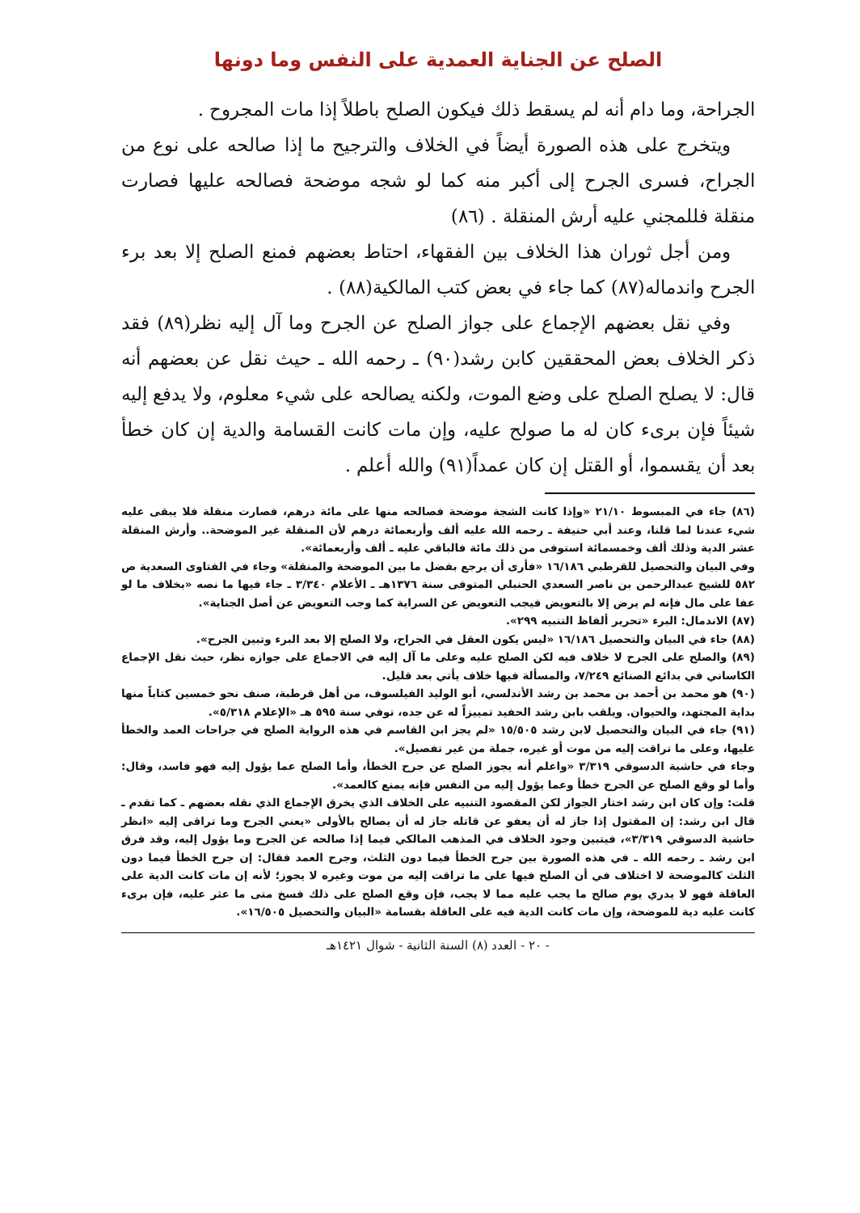الصلح عن الجناية العمدية على النفس وما دونها
الجراحة، وما دام أنه لم يسقط ذلك فيكون الصلح باطلاً إذا مات المجروح .
ويتخرج على هذه الصورة أيضاً في الخلاف والترجيح ما إذا صالحه على نوع من الجراح، فسرى الجرح إلى أكبر منه كما لو شجه موضحة فصالحه عليها فصارت منقلة فللمجني عليه أرش المنقلة . (٨٦)
ومن أجل ثوران هذا الخلاف بين الفقهاء، احتاط بعضهم فمنع الصلح إلا بعد برء الجرح واندماله(٨٧) كما جاء في بعض كتب المالكية(٨٨) .
وفي نقل بعضهم الإجماع على جواز الصلح عن الجرح وما آل إليه نظر(٨٩) فقد ذكر الخلاف بعض المحققين كابن رشد(٩٠) ـ رحمه الله ـ حيث نقل عن بعضهم أنه قال: لا يصلح الصلح على وضع الموت، ولكنه يصالحه على شيء معلوم، ولا يدفع إليه شيئاً فإن برىء كان له ما صولح عليه، وإن مات كانت القسامة والدية إن كان خطأ بعد أن يقسموا، أو القتل إن كان عمداً(٩١) والله أعلم .
(٨٦) جاء في المبسوط ٢١/١٠ «وإذا كانت الشجة موضحة فصالحه منها على مائة درهم، فصارت منقلة فلا يبقى عليه شيء عندنا لما قلنا، وعند أبي حنيفة ـ رحمه الله عليه ألف وأربعمائة درهم لأن المنقلة غير الموضحة.. وأرش المنقلة عشر الدية وذلك ألف وخمسمائة استوفى من ذلك مائة فالباقي عليه ـ ألف وأربعمائة».
وفي البيان والتحصيل للقرطبي ١٦/١٨٦ «فأرى أن يرجع بفضل ما بين الموضحة والمنقلة» وجاء في الفتاوى السعدية ص ٥٨٢ للشيخ عبدالرحمن بن ناصر السعدي الحنبلي المتوفى سنة ١٣٧٦هـ ـ الأعلام ٣/٣٤٠ ـ جاء فيها ما نصه «بخلاف ما لو عفا على مال فإنه لم يرض إلا بالتعويض فيجب التعويض عن السراية كما وجب التعويض عن أصل الجناية».
(٨٧) الاندمال: البرء «تحرير ألفاظ التنبيه ٢٩٩».
(٨٨) جاء في البيان والتحصيل ١٦/١٨٦ «ليس يكون العقل في الجراح، ولا الصلح إلا بعد البرء وتبين الجرح».
(٨٩) والصلح على الجرح لا خلاف فيه لكن الصلح عليه وعلى ما آل إليه في الاجماع على جوازه نظر، حيث نقل الإجماع الكاساني في بدائع الصنائع ٧/٢٤٩، والمسألة فيها خلاف يأتي بعد قليل.
(٩٠) هو محمد بن أحمد بن محمد بن رشد الأندلسي، أبو الوليد الفيلسوف، من أهل قرطبة، صنف نحو خمسين كتاباً منها بداية المجتهد، والحيوان. ويلقب بابن رشد الحفيد تمييزاً له عن جده، توفي سنة ٥٩٥ هـ «الإعلام ٥/٣١٨».
(٩١) جاء في البيان والتحصيل لابن رشد ١٥/٥٠٥ «لم يجز ابن القاسم في هذه الرواية الصلح في جراحات العمد والخطأ عليها، وعلى ما تراقت إليه من موت أو غيره، جملة من غير تفصيل».
وجاء في حاشية الدسوقي ٣/٣١٩ «واعلم أنه يجوز الصلح عن جرح الخطأ، وأما الصلح عما يؤول إليه فهو فاسد، وقال: وأما لو وقع الصلح عن الجرح خطأ وعما يؤول إليه من النفس فإنه يمنع كالعمد».
قلت: وإن كان ابن رشد اختار الجواز لكن المقصود التنبيه على الخلاف الذي يخرق الإجماع الذي نقله بعضهم ـ كما تقدم ـ قال ابن رشد: إن المقتول إذا جاز له أن يعفو عن قاتله جاز له أن يصالح بالأولى «يعني الجرح وما تراقى إليه «انظر حاشية الدسوقي ٣/٣١٩»، فيتبين وجود الخلاف في المذهب المالكي فيما إذا صالحه عن الجرح وما يؤول إليه، وقد فرق ابن رشد ـ رحمه الله ـ في هذه الصورة بين جرح الخطأ فيما دون الثلث، وجرح العمد فقال: إن جرح الخطأ فيما دون الثلث كالموضحة لا اختلاف في أن الصلح فيها على ما تراقت إليه من موت وغيره لا يجوز؛ لأنه إن مات كانت الدية على العاقلة فهو لا يدري يوم صالح ما يجب عليه مما لا يجب، فإن وقع الصلح على ذلك فسخ متى ما عثر عليه، فإن برىء كانت عليه دية للموضحة، وإن مات كانت الدية فيه على العاقلة بقسامة «البيان والتحصيل ١٦/٥٠٥».
- ٢٠ - العدد (٨) السنة الثانية - شوال ١٤٢١هـ